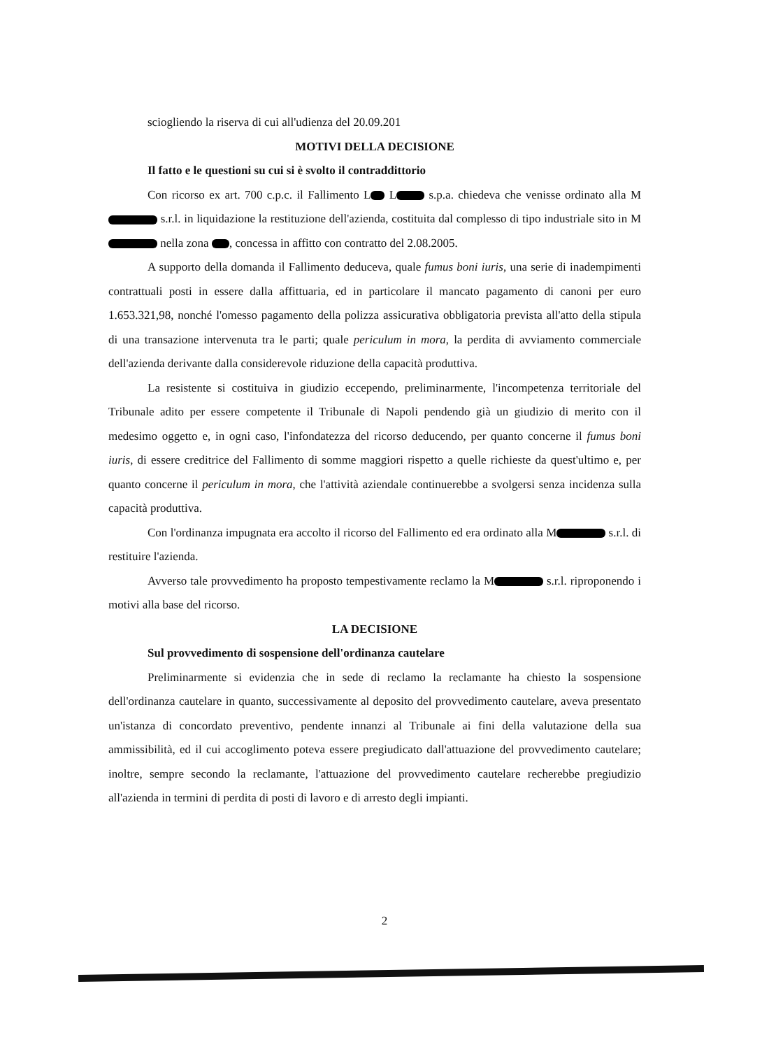sciogliendo la riserva di cui all'udienza del 20.09.201
MOTIVI DELLA DECISIONE
Il fatto e le questioni su cui si è svolto il contraddittorio
Con ricorso ex art. 700 c.p.c. il Fallimento L L s.p.a. chiedeva che venisse ordinato alla M s.r.l. in liquidazione la restituzione dell'azienda, costituita dal complesso di tipo industriale sito in M nella zona , concessa in affitto con contratto del 2.08.2005.
A supporto della domanda il Fallimento deduceva, quale fumus boni iuris, una serie di inadempimenti contrattuali posti in essere dalla affittuaria, ed in particolare il mancato pagamento di canoni per euro 1.653.321,98, nonché l'omesso pagamento della polizza assicurativa obbligatoria prevista all'atto della stipula di una transazione intervenuta tra le parti; quale periculum in mora, la perdita di avviamento commerciale dell'azienda derivante dalla considerevole riduzione della capacità produttiva.
La resistente si costituiva in giudizio eccependo, preliminarmente, l'incompetenza territoriale del Tribunale adito per essere competente il Tribunale di Napoli pendendo già un giudizio di merito con il medesimo oggetto e, in ogni caso, l'infondatezza del ricorso deducendo, per quanto concerne il fumus boni iuris, di essere creditrice del Fallimento di somme maggiori rispetto a quelle richieste da quest'ultimo e, per quanto concerne il periculum in mora, che l'attività aziendale continuerebbe a svolgersi senza incidenza sulla capacità produttiva.
Con l'ordinanza impugnata era accolto il ricorso del Fallimento ed era ordinato alla M s.r.l. di restituire l'azienda.
Avverso tale provvedimento ha proposto tempestivamente reclamo la M s.r.l. riproponendo i motivi alla base del ricorso.
LA DECISIONE
Sul provvedimento di sospensione dell'ordinanza cautelare
Preliminarmente si evidenzia che in sede di reclamo la reclamante ha chiesto la sospensione dell'ordinanza cautelare in quanto, successivamente al deposito del provvedimento cautelare, aveva presentato un'istanza di concordato preventivo, pendente innanzi al Tribunale ai fini della valutazione della sua ammissibilità, ed il cui accoglimento poteva essere pregiudicato dall'attuazione del provvedimento cautelare; inoltre, sempre secondo la reclamante, l'attuazione del provvedimento cautelare recherebbe pregiudizio all'azienda in termini di perdita di posti di lavoro e di arresto degli impianti.
2